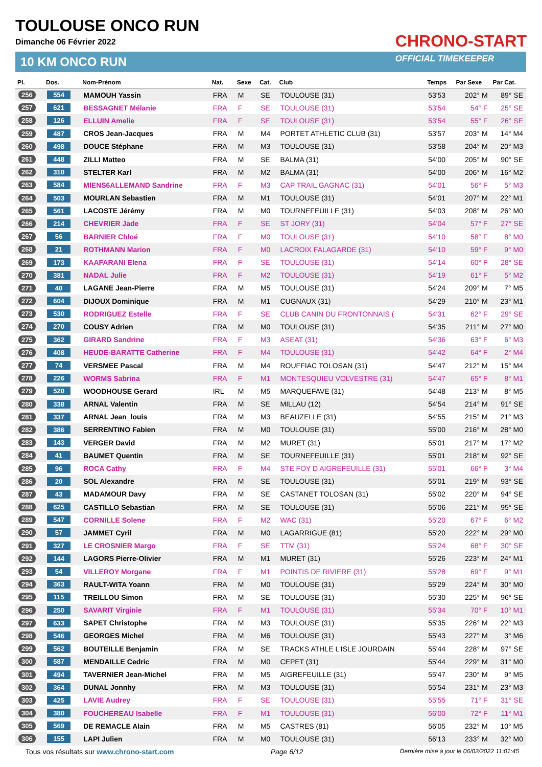TOULOUSE ONCO RUN
Dimanche 06 Février 2022
10 KM ONCO RUN
CHRONO-START
OFFICIAL TIMEKEEPER
| Pl. | Dos. | Nom-Prénom | Nat. | Sexe | Cat. | Club | Temps | Par Sexe | Par Cat. |
| --- | --- | --- | --- | --- | --- | --- | --- | --- | --- |
| 256 | 554 | MAMOUH Yassin | FRA | M | SE | TOULOUSE (31) | 53'53 | 202° M | 89° SE |
| 257 | 621 | BESSAGNET Mélanie | FRA | F | SE | TOULOUSE (31) | 53'54 | 54° F | 25° SE |
| 258 | 126 | ELLUIN Amelie | FRA | F | SE | TOULOUSE (31) | 53'54 | 55° F | 26° SE |
| 259 | 487 | CROS Jean-Jacques | FRA | M | M4 | PORTET ATHLETIC CLUB (31) | 53'57 | 203° M | 14° M4 |
| 260 | 498 | DOUCE Stéphane | FRA | M | M3 | TOULOUSE (31) | 53'58 | 204° M | 20° M3 |
| 261 | 448 | ZILLI Matteo | FRA | M | SE | BALMA (31) | 54'00 | 205° M | 90° SE |
| 262 | 310 | STELTER Karl | FRA | M | M2 | BALMA (31) | 54'00 | 206° M | 16° M2 |
| 263 | 584 | MIENS6ALLEMAND Sandrine | FRA | F | M3 | CAP TRAIL GAGNAC (31) | 54'01 | 56° F | 5° M3 |
| 264 | 503 | MOURLAN Sebastien | FRA | M | M1 | TOULOUSE (31) | 54'01 | 207° M | 22° M1 |
| 265 | 561 | LACOSTE Jérémy | FRA | M | M0 | TOURNEFEUILLE (31) | 54'03 | 208° M | 26° M0 |
| 266 | 214 | CHEVRIER Jade | FRA | F | SE | ST JORY (31) | 54'04 | 57° F | 27° SE |
| 267 | 56 | BARNIER Chloé | FRA | F | M0 | TOULOUSE (31) | 54'10 | 58° F | 8° M0 |
| 268 | 21 | ROTHMANN Marion | FRA | F | M0 | LACROIX FALAGARDE (31) | 54'10 | 59° F | 9° M0 |
| 269 | 173 | KAAFARANI Elena | FRA | F | SE | TOULOUSE (31) | 54'14 | 60° F | 28° SE |
| 270 | 381 | NADAL Julie | FRA | F | M2 | TOULOUSE (31) | 54'19 | 61° F | 5° M2 |
| 271 | 40 | LAGANE Jean-Pierre | FRA | M | M5 | TOULOUSE (31) | 54'24 | 209° M | 7° M5 |
| 272 | 604 | DIJOUX Dominique | FRA | M | M1 | CUGNAUX (31) | 54'29 | 210° M | 23° M1 |
| 273 | 530 | RODRIGUEZ Estelle | FRA | F | SE | CLUB CANIN DU FRONTONNAIS ( | 54'31 | 62° F | 29° SE |
| 274 | 270 | COUSY Adrien | FRA | M | M0 | TOULOUSE (31) | 54'35 | 211° M | 27° M0 |
| 275 | 362 | GIRARD Sandrine | FRA | F | M3 | ASEAT (31) | 54'36 | 63° F | 6° M3 |
| 276 | 408 | HEUDE-BARATTE Catherine | FRA | F | M4 | TOULOUSE (31) | 54'42 | 64° F | 2° M4 |
| 277 | 74 | VERSMEE Pascal | FRA | M | M4 | ROUFFIAC TOLOSAN (31) | 54'47 | 212° M | 15° M4 |
| 278 | 226 | WORMS Sabrina | FRA | F | M1 | MONTESQUIEU VOLVESTRE (31) | 54'47 | 65° F | 8° M1 |
| 279 | 520 | WOODHOUSE Gerard | IRL | M | M5 | MARQUEFAVE (31) | 54'48 | 213° M | 8° M5 |
| 280 | 338 | ARNAL Valentin | FRA | M | SE | MILLAU (12) | 54'54 | 214° M | 91° SE |
| 281 | 337 | ARNAL Jean_louis | FRA | M | M3 | BEAUZELLE (31) | 54'55 | 215° M | 21° M3 |
| 282 | 386 | SERRENTINO Fabien | FRA | M | M0 | TOULOUSE (31) | 55'00 | 216° M | 28° M0 |
| 283 | 143 | VERGER David | FRA | M | M2 | MURET (31) | 55'01 | 217° M | 17° M2 |
| 284 | 41 | BAUMET Quentin | FRA | M | SE | TOURNEFEUILLE (31) | 55'01 | 218° M | 92° SE |
| 285 | 96 | ROCA Cathy | FRA | F | M4 | STE FOY D AIGREFEUILLE (31) | 55'01 | 66° F | 3° M4 |
| 286 | 20 | SOL Alexandre | FRA | M | SE | TOULOUSE (31) | 55'01 | 219° M | 93° SE |
| 287 | 43 | MADAMOUR Davy | FRA | M | SE | CASTANET TOLOSAN (31) | 55'02 | 220° M | 94° SE |
| 288 | 625 | CASTILLO Sebastian | FRA | M | SE | TOULOUSE (31) | 55'06 | 221° M | 95° SE |
| 289 | 547 | CORNILLE Solene | FRA | F | M2 | WAC (31) | 55'20 | 67° F | 6° M2 |
| 290 | 57 | JAMMET Cyril | FRA | M | M0 | LAGARRIGUE (81) | 55'20 | 222° M | 29° M0 |
| 291 | 327 | LE CROSNIER Margo | FRA | F | SE | TTM (31) | 55'24 | 68° F | 30° SE |
| 292 | 144 | LAGORS Pierre-Olivier | FRA | M | M1 | MURET (31) | 55'26 | 223° M | 24° M1 |
| 293 | 54 | VILLEROY Morgane | FRA | F | M1 | POINTIS DE RIVIERE (31) | 55'28 | 69° F | 9° M1 |
| 294 | 363 | RAULT-WITA Yoann | FRA | M | M0 | TOULOUSE (31) | 55'29 | 224° M | 30° M0 |
| 295 | 115 | TREILLOU Simon | FRA | M | SE | TOULOUSE (31) | 55'30 | 225° M | 96° SE |
| 296 | 250 | SAVARIT Virginie | FRA | F | M1 | TOULOUSE (31) | 55'34 | 70° F | 10° M1 |
| 297 | 633 | SAPET Christophe | FRA | M | M3 | TOULOUSE (31) | 55'35 | 226° M | 22° M3 |
| 298 | 546 | GEORGES Michel | FRA | M | M6 | TOULOUSE (31) | 55'43 | 227° M | 3° M6 |
| 299 | 562 | BOUTEILLE Benjamin | FRA | M | SE | TRACKS ATHLE L'ISLE JOURDAIN | 55'44 | 228° M | 97° SE |
| 300 | 587 | MENDAILLE Cedric | FRA | M | M0 | CEPET (31) | 55'44 | 229° M | 31° M0 |
| 301 | 494 | TAVERNIER Jean-Michel | FRA | M | M5 | AIGREFEUILLE (31) | 55'47 | 230° M | 9° M5 |
| 302 | 364 | DUNAL Jonnhy | FRA | M | M3 | TOULOUSE (31) | 55'54 | 231° M | 23° M3 |
| 303 | 425 | LAVIE Audrey | FRA | F | SE | TOULOUSE (31) | 55'55 | 71° F | 31° SE |
| 304 | 380 | FOUCHEREAU Isabelle | FRA | F | M1 | TOULOUSE (31) | 56'00 | 72° F | 11° M1 |
| 305 | 569 | DE REMACLE Alain | FRA | M | M5 | CASTRES (81) | 56'05 | 232° M | 10° M5 |
| 306 | 155 | LAPI Julien | FRA | M | M0 | TOULOUSE (31) | 56'13 | 233° M | 32° M0 |
Tous vos résultats sur www.chrono-start.com Page 6/12 Dernière mise à jour le 06/02/2022 11:01:45